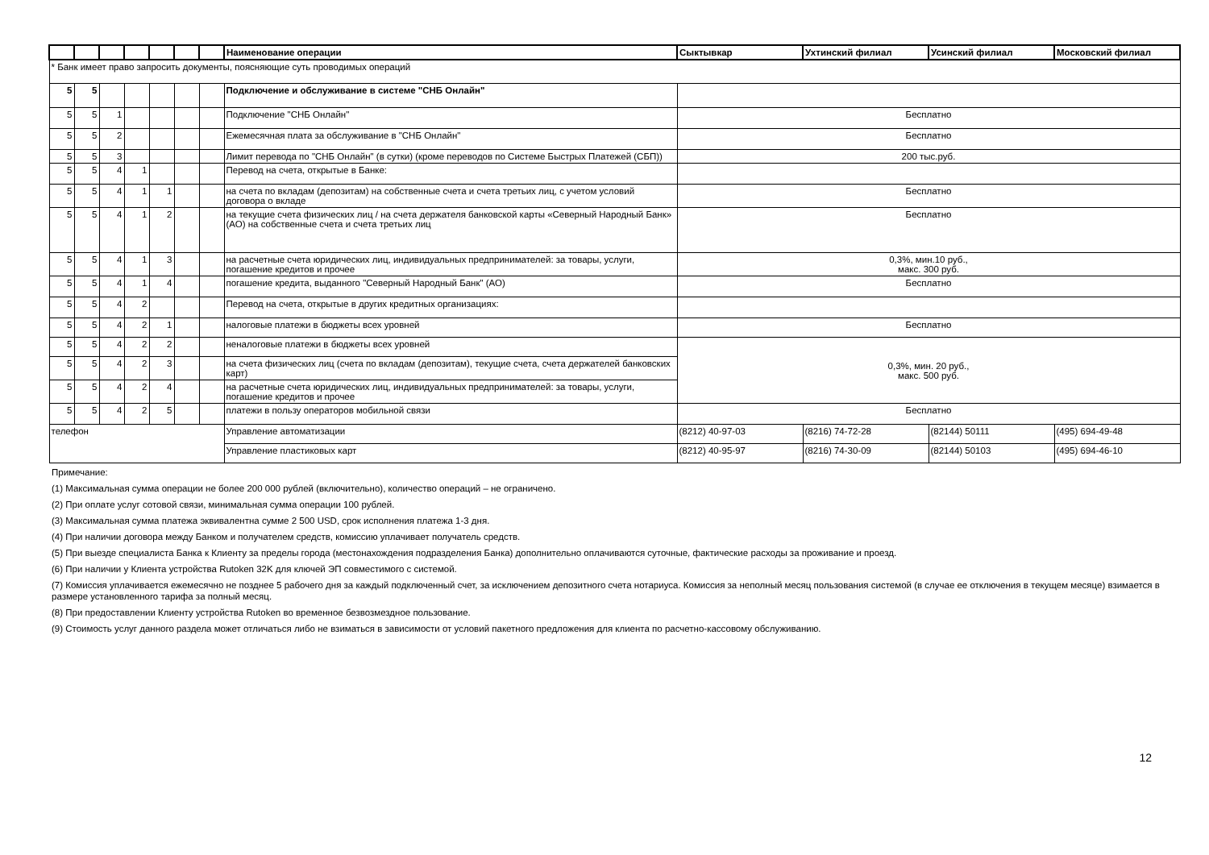| | | | | | | | Наименование операции | Сыктывкар | Ухтинский филиал | Усинский филиал | Московский филиал |
| --- | --- | --- | --- | --- | --- | --- | --- | --- | --- | --- | --- |
| * Банк имеет право запросить документы, поясняющие суть проводимых операций | | | | | | | | | | | |
| 5 | 5 | | | | | | Подключение и обслуживание в системе "СНБ Онлайн" | | | | |
| 5 | 5 | 1 | | | | | Подключение "СНБ Онлайн" | Бесплатно | | | |
| 5 | 5 | 2 | | | | | Ежемесячная плата за обслуживание в "СНБ Онлайн" | Бесплатно | | | |
| 5 | 5 | 3 | | | | | Лимит перевода по "СНБ Онлайн" (в сутки) (кроме переводов по Системе Быстрых Платежей (СБП)) | 200 тыс.руб. | | | |
| 5 | 5 | 4 | 1 | | | | Перевод на счета, открытые в Банке: | | | | |
| 5 | 5 | 4 | 1 | 1 | | | на счета по вкладам (депозитам) на собственные счета и счета третьих лиц, с учетом условий договора о вкладе | Бесплатно | | | |
| 5 | 5 | 4 | 1 | 2 | | | на текущие счета физических лиц / на счета держателя банковской карты «Северный Народный Банк» (АО) на собственные счета и счета третьих лиц | Бесплатно | | | |
| 5 | 5 | 4 | 1 | 3 | | | на расчетные счета юридических лиц, индивидуальных предпринимателей: за товары, услуги, погашение кредитов и прочее | 0,3%, мин.10 руб., макс. 300 руб. | | | |
| 5 | 5 | 4 | 1 | 4 | | | погашение кредита, выданного "Северный Народный Банк" (АО) | Бесплатно | | | |
| 5 | 5 | 4 | 2 | | | | Перевод на счета, открытые в других кредитных организациях: | | | | |
| 5 | 5 | 4 | 2 | 1 | | | налоговые платежи в бюджеты всех уровней | Бесплатно | | | |
| 5 | 5 | 4 | 2 | 2 | | | неналоговые платежи в бюджеты всех уровней | 0,3%, мин. 20 руб., макс. 500 руб. | | | |
| 5 | 5 | 4 | 2 | 3 | | | на счета физических лиц (счета по вкладам (депозитам), текущие счета, счета держателей банковских карт) | | | | |
| 5 | 5 | 4 | 2 | 4 | | | на расчетные счета юридических лиц, индивидуальных предпринимателей: за товары, услуги, погашение кредитов и прочее | | | | |
| 5 | 5 | 4 | 2 | 5 | | | платежи в пользу операторов мобильной связи | Бесплатно | | | |
| телефон | | | | | | | Управление автоматизации | (8212) 40-97-03 | (8216) 74-72-28 | (82144) 50111 | (495) 694-49-48 |
| | | | | | | | Управление пластиковых карт | (8212) 40-95-97 | (8216) 74-30-09 | (82144) 50103 | (495) 694-46-10 |
Примечание:
(1) Максимальная сумма операции не более 200 000 рублей (включительно), количество операций – не ограничено.
(2) При оплате услуг сотовой связи, минимальная сумма операции 100 рублей.
(3) Максимальная сумма платежа эквивалентна сумме 2 500 USD, срок исполнения платежа 1-3 дня.
(4) При наличии договора между Банком и получателем средств, комиссию уплачивает получатель средств.
(5) При выезде специалиста Банка к Клиенту за пределы города (местонахождения подразделения Банка) дополнительно оплачиваются суточные, фактические расходы за проживание и проезд.
(6) При наличии у Клиента устройства Rutoken 32K для ключей ЭП совместимого с системой.
(7) Комиссия уплачивается ежемесячно не позднее 5 рабочего дня за каждый подключенный счет, за исключением депозитного счета нотариуса. Комиссия за неполный месяц пользования системой (в случае ее отключения в текущем месяце) взимается в размере установленного тарифа за полный месяц.
(8) При предоставлении Клиенту устройства Rutoken во временное безвозмездное пользование.
(9) Стоимость услуг данного раздела может отличаться либо не взиматься в зависимости от условий пакетного предложения для клиента по расчетно-кассовому обслуживанию.
12